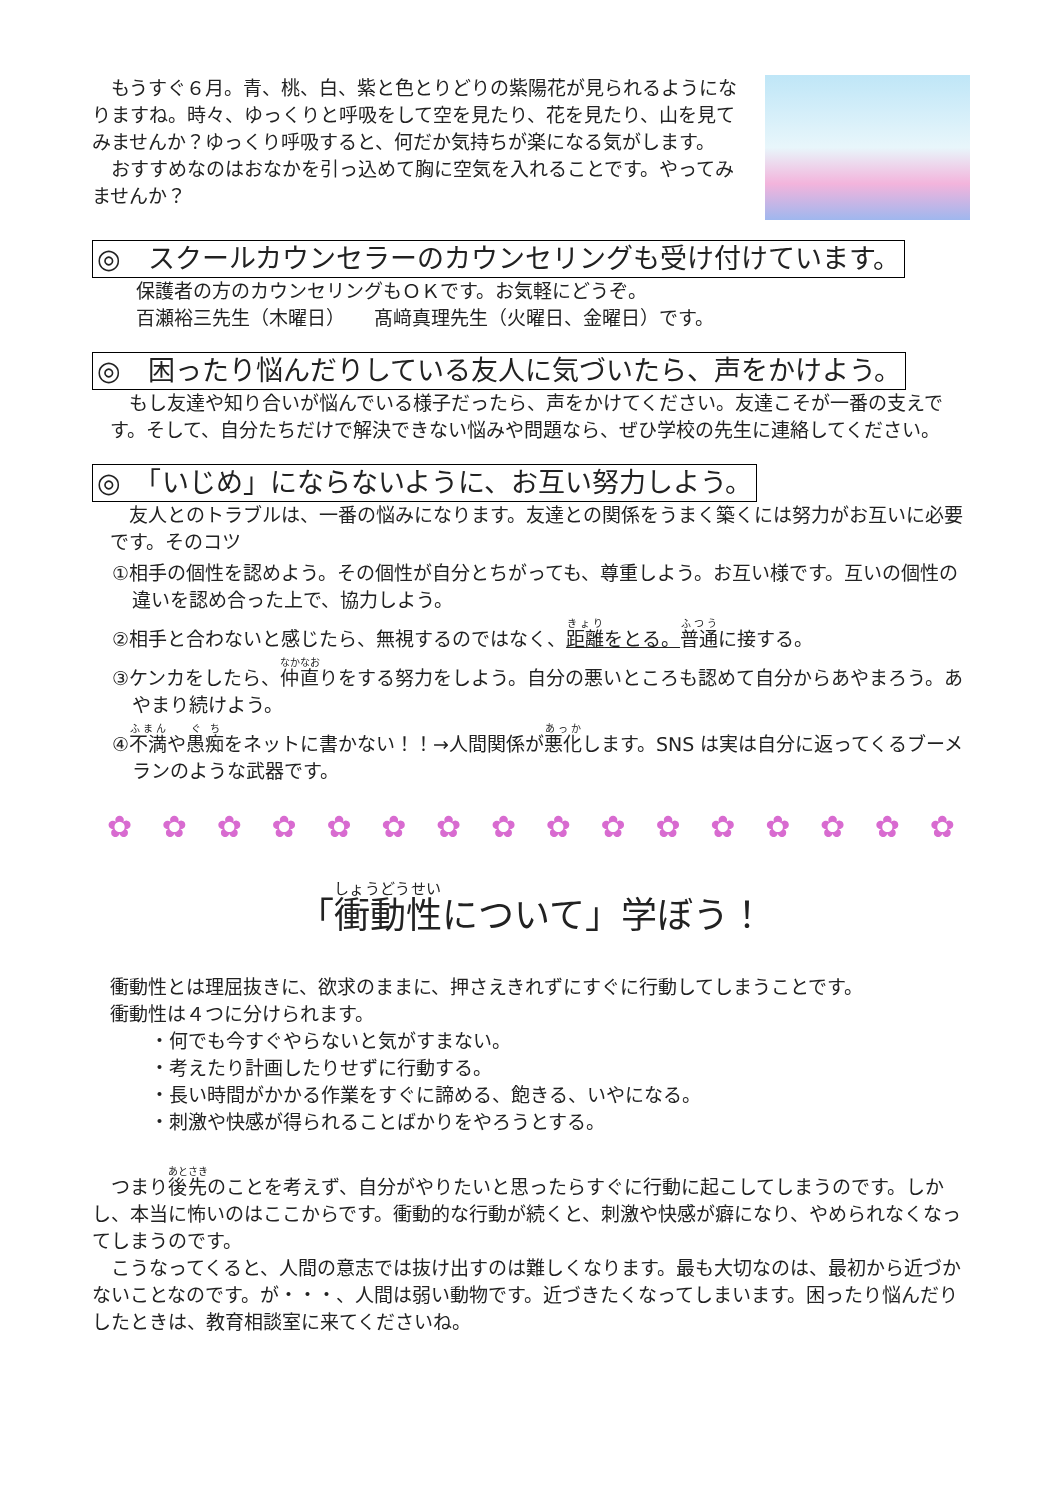もうすぐ６月。青、桃、白、紫と色とりどりの紫陽花が見られるようになりますね。時々、ゆっくりと呼吸をして空を見たり、花を見たり、山を見てみませんか？ゆっくり呼吸すると、何だか気持ちが楽になる気がします。
　おすすめなのはおなかを引っ込めて胸に空気を入れることです。やってみませんか？
◎　スクールカウンセラーのカウンセリングも受け付けています。
保護者の方のカウンセリングもＯＫです。お気軽にどうぞ。
百瀬裕三先生（木曜日）　　髙﨑真理先生（火曜日、金曜日）です。
◎　困ったり悩んだりしている友人に気づいたら、声をかけよう。
　もし友達や知り合いが悩んでいる様子だったら、声をかけてください。友達こそが一番の支えです。そして、自分たちだけで解決できない悩みや問題なら、ぜひ学校の先生に連絡してください。
◎　「いじめ」にならないように、お互い努力しよう。
　友人とのトラブルは、一番の悩みになります。友達との関係をうまく築くには努力がお互いに必要です。そのコツ
①相手の個性を認めよう。その個性が自分とちがっても、尊重しよう。お互い様です。互いの個性の違いを認め合った上で、協力しよう。
②相手と合わないと感じたら、無視するのではなく、距離をとる。普通に接する。
③ケンカをしたら、仲直りをする努力をしよう。自分の悪いところも認めて自分からあやまろう。あやまり続けよう。
④不満や愚痴をネットに書かない！！→人間関係が悪化します。SNS は実は自分に返ってくるブーメランのような武器です。
✿ ✿ ✿ ✿ ✿ ✿ ✿ ✿ ✿ ✿ ✿ ✿ ✿ ✿ ✿ ✿
「衝動性について」学ぼう！
衝動性とは理屈抜きに、欲求のままに、押さえきれずにすぐに行動してしまうことです。
衝動性は４つに分けられます。
・何でも今すぐやらないと気がすまない。
・考えたり計画したりせずに行動する。
・長い時間がかかる作業をすぐに諦める、飽きる、いやになる。
・刺激や快感が得られることばかりをやろうとする。
　つまり後先のことを考えず、自分がやりたいと思ったらすぐに行動に起こしてしまうのです。しかし、本当に怖いのはここからです。衝動的な行動が続くと、刺激や快感が癖になり、やめられなくなってしまうのです。
　こうなってくると、人間の意志では抜け出すのは難しくなります。最も大切なのは、最初から近づかないことなのです。が・・・、人間は弱い動物です。近づきたくなってしまいます。困ったり悩んだりしたときは、教育相談室に来てくださいね。